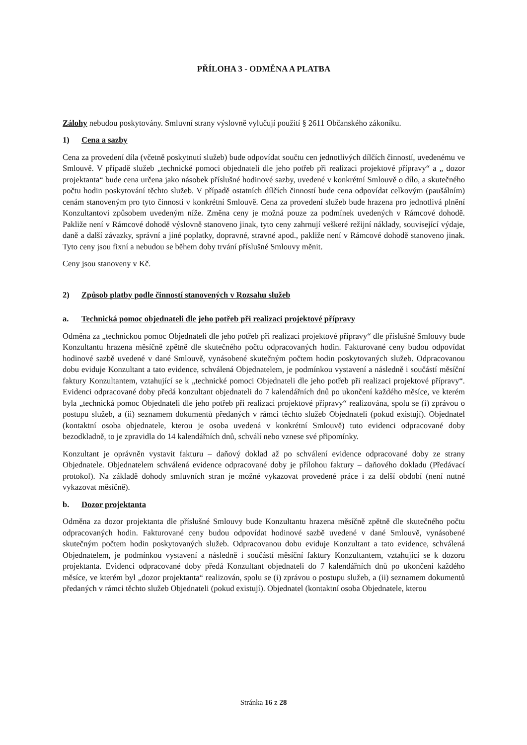PŘÍLOHA 3 - ODMĚNA A PLATBA
Zálohy nebudou poskytovány. Smluvní strany výslovně vylučují použití § 2611 Občanského zákoníku.
1) Cena a sazby
Cena za provedení díla (včetně poskytnutí služeb) bude odpovídat součtu cen jednotlivých dílčích činností, uvedenému ve Smlouvě. V případě služeb „technické pomoci objednateli dle jeho potřeb při realizaci projektové přípravy“ a „ dozor projektanta“ bude cena určena jako násobek příslušné hodinové sazby, uvedené v konkrétní Smlouvě o dílo, a skutečného počtu hodin poskytování těchto služeb. V případě ostatních dílčích činností bude cena odpovídat celkovým (paušálním) cenám stanoveným pro tyto činnosti v konkrétní Smlouvě. Cena za provedení služeb bude hrazena pro jednotlivá plnění Konzultantovi způsobem uvedeným níže. Změna ceny je možná pouze za podmínek uvedených v Rámcové dohodě. Pakliže není v Rámcové dohodě výslovně stanoveno jinak, tyto ceny zahrnují veškeré režijní náklady, související výdaje, daně a další závazky, správní a jiné poplatky, dopravné, stravné apod., pakliže není v Rámcové dohodě stanoveno jinak. Tyto ceny jsou fixní a nebudou se během doby trvání příslušné Smlouvy měnit.
Ceny jsou stanoveny v Kč.
2) Způsob platby podle činností stanovených v Rozsahu služeb
a. Technická pomoc objednateli dle jeho potřeb při realizaci projektové přípravy
Odměna za „technickou pomoc Objednateli dle jeho potřeb při realizaci projektové přípravy“ dle příslušné Smlouvy bude Konzultantu hrazena měsíčně zpětně dle skutečného počtu odpracovaných hodin. Fakturované ceny budou odpovídat hodinové sazbě uvedené v dané Smlouvě, vynásobené skutečným počtem hodin poskytovaných služeb. Odpracovanou dobu eviduje Konzultant a tato evidence, schválená Objednatelem, je podmínkou vystavení a následně i součástí měsíční faktury Konzultantem, vztahující se k „technické pomoci Objednateli dle jeho potřeb při realizaci projektové přípravy“. Evidenci odpracované doby předá konzultant objednateli do 7 kalendářních dnů po ukončení každého měsíce, ve kterém byla „technická pomoc Objednateli dle jeho potřeb při realizaci projektové přípravy“ realizována, spolu se (i) zprávou o postupu služeb, a (ii) seznamem dokumentů předaných v rámci těchto služeb Objednateli (pokud existují). Objednatel (kontaktní osoba objednatele, kterou je osoba uvedená v konkrétní Smlouvě) tuto evidenci odpracované doby bezodkladně, to je zpravidla do 14 kalendářních dnů, schválí nebo vznese své připomínky.
Konzultant je oprávněn vystavit fakturu – daňový doklad až po schválení evidence odpracované doby ze strany Objednatele. Objednatelem schválená evidence odpracované doby je přílohou faktury – daňového dokladu (Předávací protokol). Na základě dohody smluvních stran je možné vykazovat provedené práce i za delší období (není nutné vykazovat měsíčně).
b. Dozor projektanta
Odměna za dozor projektanta dle příslušné Smlouvy bude Konzultantu hrazena měsíčně zpětně dle skutečného počtu odpracovaných hodin. Fakturované ceny budou odpovídat hodinové sazbě uvedené v dané Smlouvě, vynásobené skutečným počtem hodin poskytovaných služeb. Odpracovanou dobu eviduje Konzultant a tato evidence, schválená Objednatelem, je podmínkou vystavení a následně i součástí měsíční faktury Konzultantem, vztahující se k dozoru projektanta. Evidenci odpracované doby předá Konzultant objednateli do 7 kalendářních dnů po ukončení každého měsíce, ve kterém byl „dozor projektanta“ realizován, spolu se (i) zprávou o postupu služeb, a (ii) seznamem dokumentů předaných v rámci těchto služeb Objednateli (pokud existují). Objednatel (kontaktní osoba Objednatele, kterou
Stránka 16 z 28